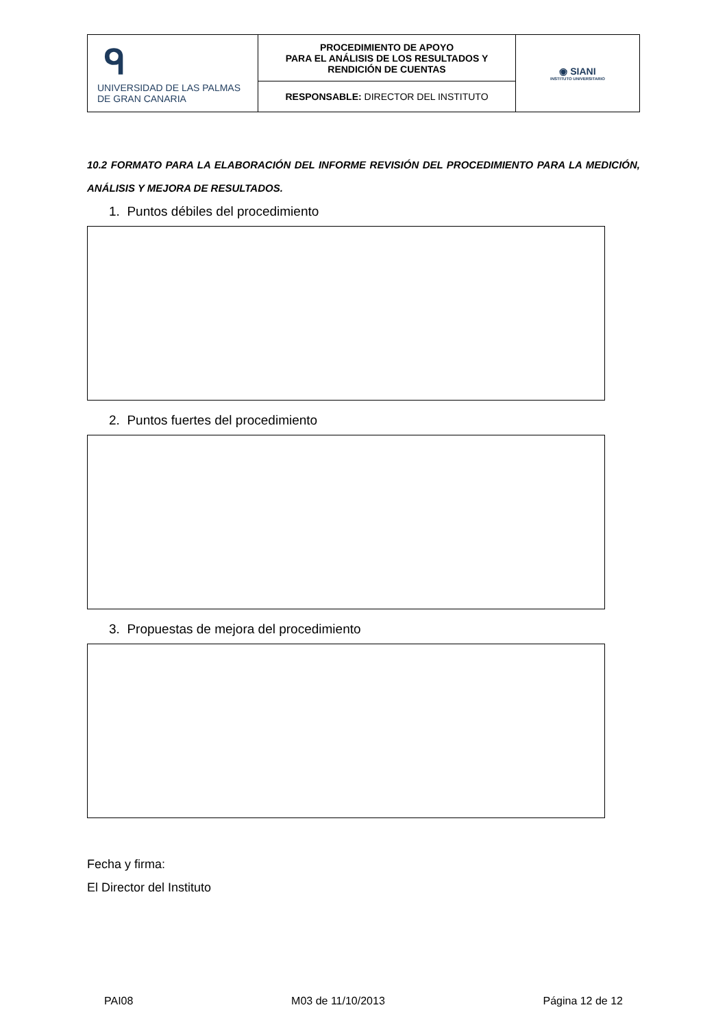| ᑫ UNIVERSIDAD DE LAS PALMAS DE GRAN CANARIA | PROCEDIMIENTO DE APOYO PARA EL ANÁLISIS DE LOS RESULTADOS Y RENDICIÓN DE CUENTAS | ◉ SIANI INSTITUTO UNIVERSITARIO |
| | RESPONSABLE: DIRECTOR DEL INSTITUTO | |
10.2 FORMATO PARA LA ELABORACIÓN DEL INFORME REVISIÓN DEL PROCEDIMIENTO PARA LA MEDICIÓN, ANÁLISIS Y MEJORA DE RESULTADOS.
1. Puntos débiles del procedimiento
2. Puntos fuertes del procedimiento
3. Propuestas de mejora del procedimiento
Fecha y firma:
El Director del Instituto
PAI08 M03 de 11/10/2013 Página 12 de 12